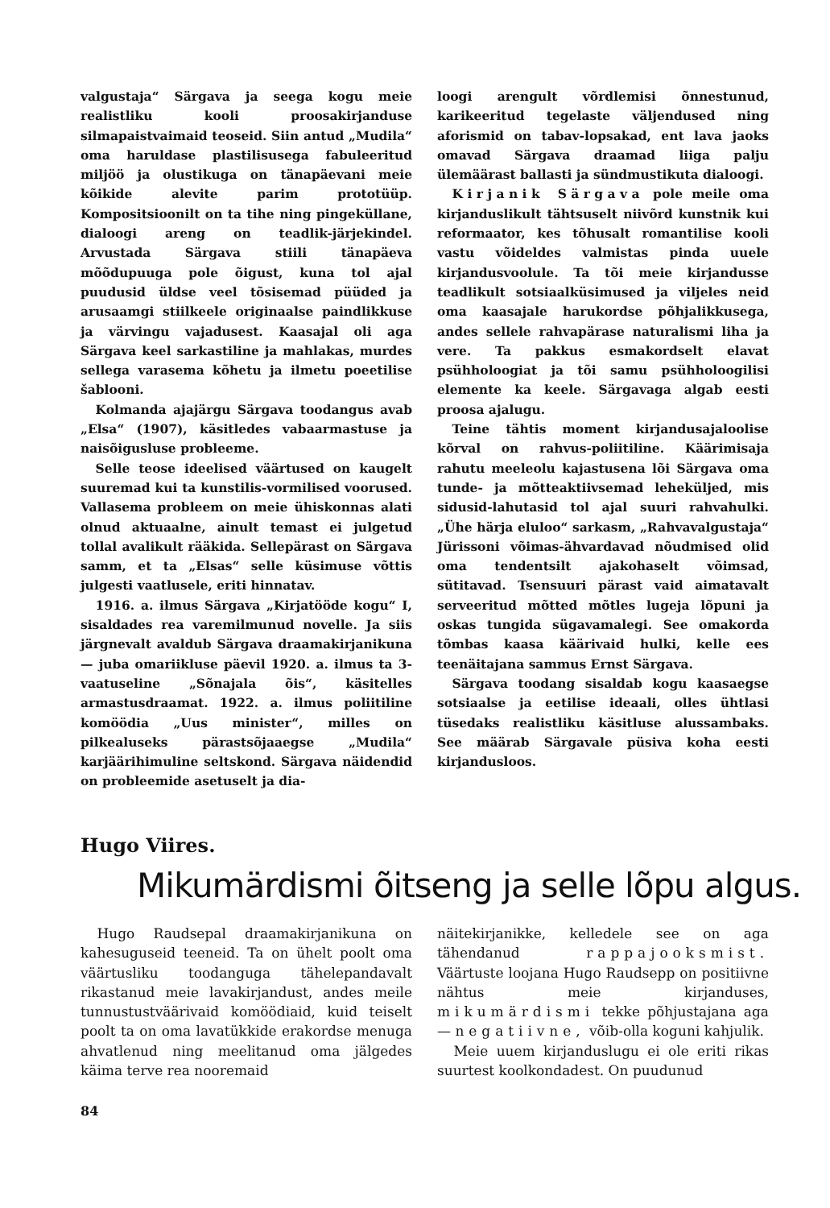valgustaja“ Särgava ja seega kogu meie realistliku kooli proosakirjanduse silmapaistvaimaid teoseid. Siin antud „Mudila“ oma haruldase plastilisusega fabuleeritud miljöö ja olustikuga on tänapäevani meie kõikide alevite parim prototüüp. Kompositsioonilt on ta tihe ning pingeküllane, dialoogi areng on teadlik-järjekindel. Arvustada Särgava stiili tänapäeva mõõdupuuga pole õigust, kuna tol ajal puudusid üldse veel tõsisemad püüded ja arusaamgi stiilkeele originaalse paindlikkuse ja värvingu vajadusest. Kaasajal oli aga Särgava keel sarkastiline ja mahlakas, murdes sellega varasema kõhetu ja ilmetu poeetilise šablooni.
Kolmanda ajajärgu Särgava toodangus avab „Elsa“ (1907), käsitledes vabaarmastuse ja naisõigusluse probleeme.
Selle teose ideelised väärtused on kaugelt suuremad kui ta kunstilis-vormilised voorused. Vallasema probleem on meie ühiskonnas alati olnud aktuaalne, ainult temast ei julgetud tollal avalikult rääkida. Sellepärast on Särgava samm, et ta „Elsas“ selle küsimuse võttis julgesti vaatlusele, eriti hinnatav.
1916. a. ilmus Särgava „Kirjatööde kogu“ I, sisaldades rea varemilmunud novelle. Ja siis järgnevalt avaldub Särgava draamakirjanikuna — juba omariikluse päevil 1920. a. ilmus ta 3-vaatuseline „Sõnajala õis“, käsitelles armastusdraamat. 1922. a. ilmus poliitiline komöödia „Uus minister“, milles on pilkealuseks pärastsõjaaegse „Mudila“ karjäärihimuline seltskond. Särgava näidendid on probleemide asetuselt ja dia-
loogi arengult võrdlemisi õnnestunud, karikeeritud tegelaste väljendused ning aforismid on tabav-lopsakad, ent lava jaoks omavad Särgava draamad liiga palju ülemäärast ballasti ja sündmustikuta dialoogi.
Kirjanik Särgava pole meile oma kirjanduslikult tähtsuselt niivõrd kunstnik kui reformaator, kes tõhusalt romantilise kooli vastu võideldes valmistas pinda uuele kirjandusvoolule. Ta tõi meie kirjandusse teadlikult sotsiaalküsimused ja viljeles neid oma kaasajale harukordse põhjalikkusega, andes sellele rahvapärase naturalismi liha ja vere. Ta pakkus esmakordselt elavat psühholoogiat ja tõi samu psühholoogilisi elemente ka keele. Särgavaga algab eesti proosa ajalugu.
Teine tähtis moment kirjandusajaloolise kõrval on rahvus-poliitiline. Käärimisaja rahutu meeleolu kajastusena lõi Särgava oma tunde- ja mõtteaktiivsemad lehekülјed, mis sidusid-lahutasid tol ajal suuri rahvahulki. „Ühe härja eluloo“ sarkasm, „Rahvavalgustaja“ Jürissoni võimas-ähvardavad nõudmised olid oma tendentsilt ajakohaselt võimsad, sütitavad. Tsensuuri pärast vaid aimatavalt serveeritud mõtted mõtles lugeja lõpuni ja oskas tungida sügavamalegi. See omakorda tõmbas kaasa käärivaid hulki, kelle ees teenäitajana sammus Ernst Särgava.
Särgava toodang sisaldab kogu kaasaegse sotsiaalse ja eetilise ideaali, olles ühtlasi tüsedaks realistliku käsitluse alussambaks. See määrab Särgavale püsiva koha eesti kirjandusloos.
Hugo Viires.
Mikumärdismi õitseng ja selle lõpu algus.
Hugo Raudsepal draamakirjanikuna on kahesuguseid teeneid. Ta on ühelt poolt oma väärtusliku toodanguga tähelepandavalt rikastanud meie lavakirjandust, andes meile tunnustustväärivaid komöödiaid, kuid teiselt poolt ta on oma lavatükkide erakordse menuga ahvatlenud ning meelitanud oma jälgedes käima terve rea nooremaid
näitekirjanikke, kelledele see on aga tähendanud rappajooksmist. Väärtuste loojana Hugo Raudsepp on positiivne nähtus meie kirjanduses, mikumärdismi tekke põhjustajana aga — negatiivne, võib-olla koguni kahjulik.
Meie uuem kirjanduslugu ei ole eriti rikas suurtest koolkondadest. On puudunud
84